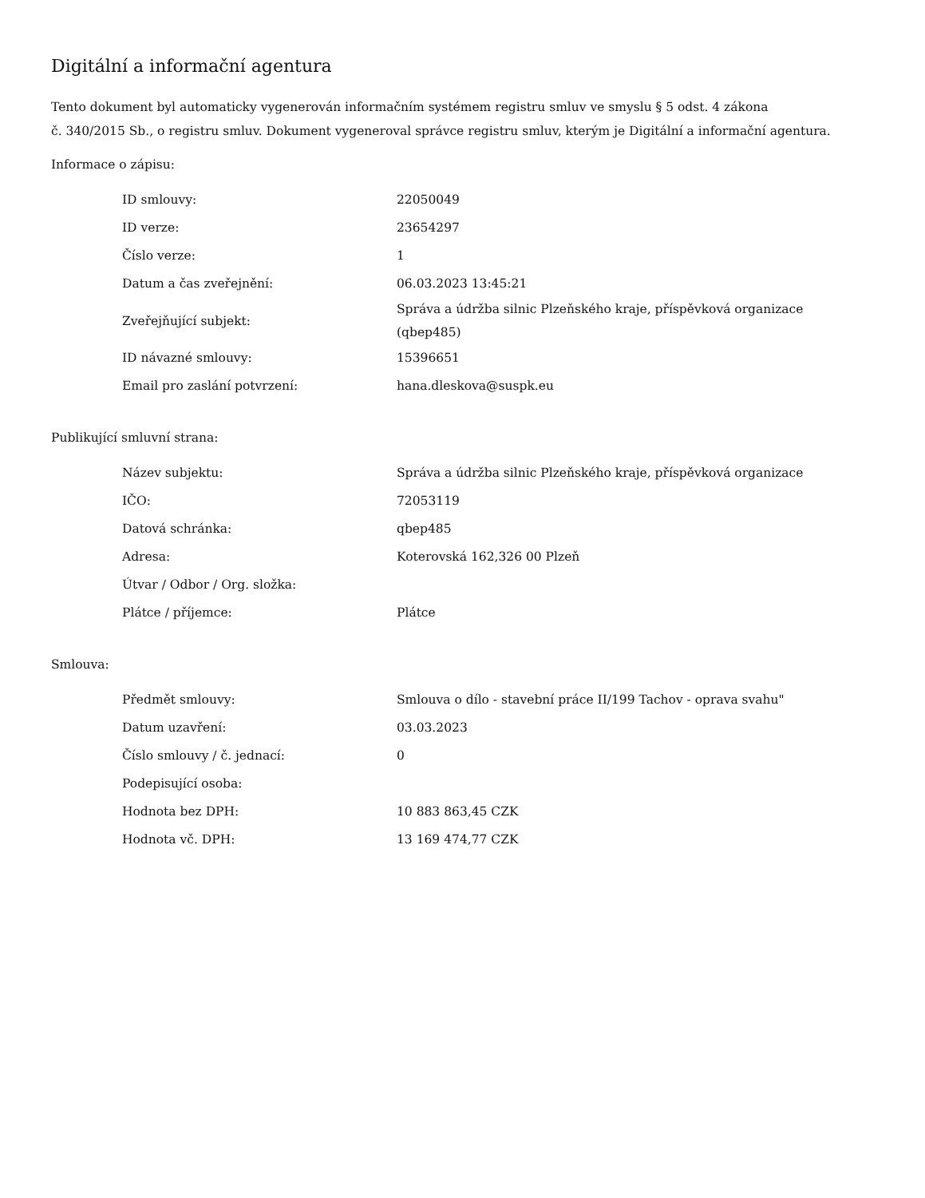Digitální a informační agentura
Tento dokument byl automaticky vygenerován informačním systémem registru smluv ve smyslu § 5 odst. 4 zákona
č. 340/2015 Sb., o registru smluv. Dokument vygeneroval správce registru smluv, kterým je Digitální a informační agentura.
Informace o zápisu:
| ID smlouvy: | 22050049 |
| ID verze: | 23654297 |
| Číslo verze: | 1 |
| Datum a čas zveřejnění: | 06.03.2023 13:45:21 |
| Zveřejňující subjekt: | Správa a údržba silnic Plzeňského kraje, příspěvková organizace (qbep485) |
| ID návazné smlouvy: | 15396651 |
| Email pro zaslání potvrzení: | hana.dleskova@suspk.eu |
Publikující smluvní strana:
| Název subjektu: | Správa a údržba silnic Plzeňského kraje, příspěvková organizace |
| IČO: | 72053119 |
| Datová schránka: | qbep485 |
| Adresa: | Koterovská 162,326 00 Plzeň |
| Útvar / Odbor / Org. složka: | |
| Plátce / příjemce: | Plátce |
Smlouva:
| Předmět smlouvy: | Smlouva o dílo - stavební práce II/199 Tachov - oprava svahu" |
| Datum uzavření: | 03.03.2023 |
| Číslo smlouvy / č. jednací: | 0 |
| Podepisující osoba: | |
| Hodnota bez DPH: | 10 883 863,45 CZK |
| Hodnota vč. DPH: | 13 169 474,77 CZK |